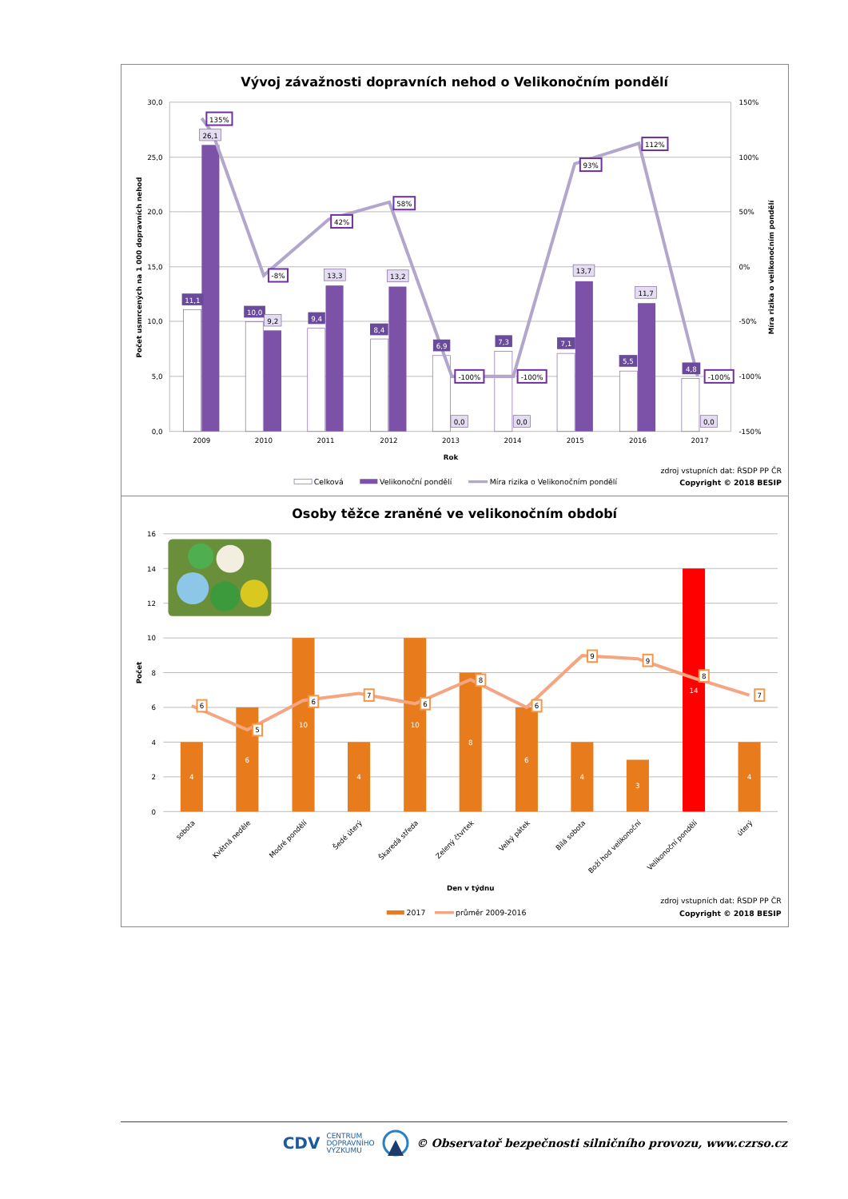Vývoj závažnosti dopravních nehod o Velikonočním pondělí
30,0
25,0
20,0
15,0
10,0
5,0
0,0
150%
100%
50%
0%
-50%
-100%
-150%
Počet usmrcených na 1 000 dopravních nehod
Míra rizika o velikonočním pondělí
2009
2010
2011
2012
2013
2014
2015
2016
2017
Rok
11,1
10,0
9,4
8,4
6,9
7,3
7,1
5,5
4,8
26,1
9,2
13,3
13,2
0,0
0,0
13,7
11,7
0,0
135%
-8%
42%
58%
-100%
-100%
93%
112%
-100%
Celková
Velikonoční pondělí
Míra rizika o Velikonočním pondělí
zdroj vstupních dat: ŘSDP PP ČR
Copyright © 2018 BESIP
Osoby těžce zraněné ve velikonočním období
16
14
12
10
8
6
4
2
0
Počet
4
6
10
4
10
8
6
4
3
14
4
6
5
6
7
6
8
6
9
9
8
7
sobota
Květná neděle
Modré pondělí
Šedé úterý
Škaredá středa
Zelený čtvrtek
Velký pátek
Bílá sobota
Boží hod velikonoční
Velikonoční pondělí
úterý
Den v týdnu
2017
průměr 2009-2016
zdroj vstupních dat: ŘSDP PP ČR
Copyright © 2018 BESIP
CDV CENTRUM
DOPRAVNÍHO
VÝZKUMU © Observatoř bezpečnosti silničního provozu, www.czrso.cz